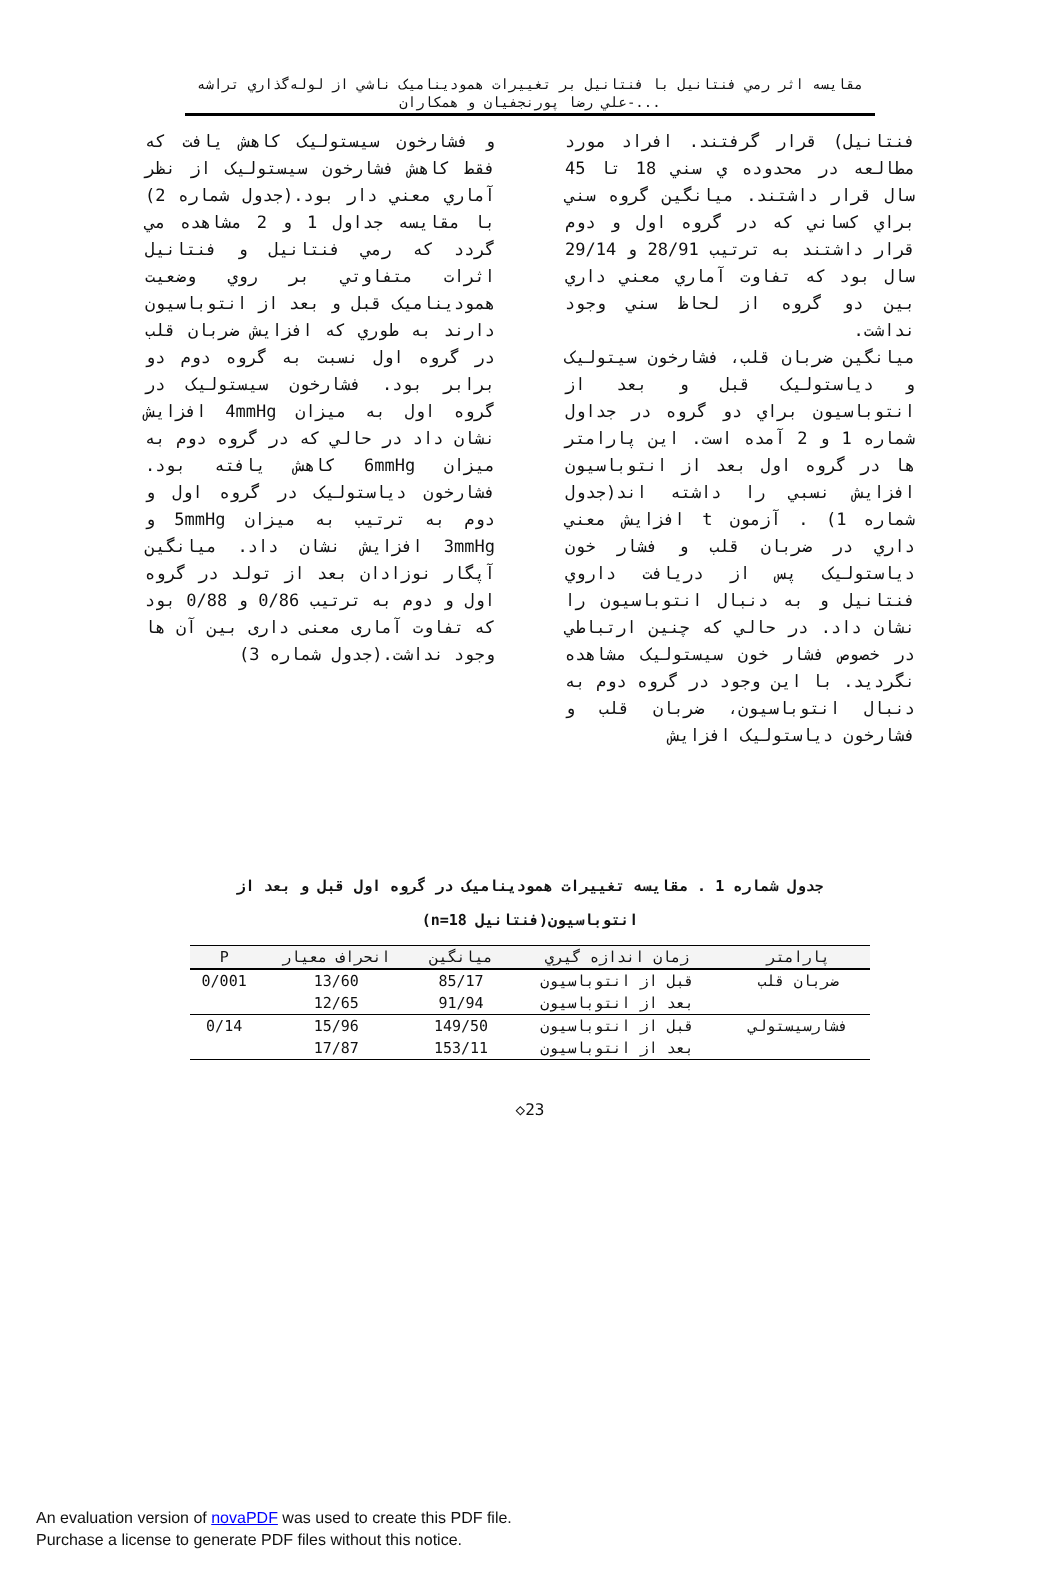مقايسه اثر رمي فنتانيل با فنتانيل بر تغييرات همودیناميک ناشي از لوله‌گذاري تراشه ...-علي رضا پورنجفيان و همكاران
فنتانيل) قرار گرفتند. افراد مورد مطالعه در محدوده ي سني 18 تا 45 سال قرار داشتند. ميانگين گروه سني براي کساني که در گروه اول و دوم قرار داشتند به ترتيب 28/91 و 29/14 سال بود که تفاوت آماري معني داري بين دو گروه از لحاظ سني وجود نداشت.
ميانگين ضربان قلب، فشارخون سيتوليک و دياستوليک قبل و بعد از انتوباسيون براي دو گروه در جداول شماره 1 و 2 آمده است. اين پارامتر ها در گروه اول بعد از انتوباسيون افزايش نسبي را داشته اند(جدول شماره 1) . آزمون t افزايش معني داري در ضربان قلب و فشار خون دياستوليک پس از دريافت داروي فنتانيل و به دنبال انتوباسيون را نشان داد. در حالي که چنين ارتباطي در خصوص فشار خون سيستوليک مشاهده نگرديد. با اين وجود در گروه دوم به دنبال انتوباسيون، ضربان قلب و فشارخون دياستوليک افزايش
و فشارخون سيستوليک کاهش يافت که فقط کاهش فشارخون سيستوليک از نظر آماري معني دار بود.(جدول شماره 2) با مقايسه جداول 1 و 2 مشاهده مي گردد که رمي فنتانيل و فنتانيل اثرات متفاوتي بر روي وضعيت همودیناميک قبل و بعد از انتوباسيون دارند به طوري که افزايش ضربان قلب در گروه اول نسبت به گروه دوم دو برابر بود. فشارخون سيستوليک در گروه اول به ميزان 4mmHg افزايش نشان داد در حالي که در گروه دوم به ميزان 6mmHg کاهش يافته بود. فشارخون دياستوليک در گروه اول و دوم به ترتيب به ميزان 5mmHg و 3mmHg افزايش نشان داد. ميانگين آپگار نوزادان بعد از تولد در گروه اول و دوم به ترتيب 0/86 و 0/88 بود که تفاوت آماری معنی داری بين آن ها وجود نداشت.(جدول شماره 3)
جدول شماره 1 . مقايسه تغييرات همودیناميک در گروه اول قبل و بعد از
انتوباسيون(فنتانيل n=18)
| پارامتر | زمان اندازه گيري | ميانگين | انحراف معيار | P |
| --- | --- | --- | --- | --- |
| ضربان قلب | قبل از انتوباسيون | 85/17 | 13/60 | 0/001 |
| | بعد از انتوباسيون | 91/94 | 12/65 | |
| فشارسيستولي | قبل از انتوباسيون | 149/50 | 15/96 | 0/14 |
| | بعد از انتوباسيون | 153/11 | 17/87 | |
◇23
An evaluation version of novaPDF was used to create this PDF file.
Purchase a license to generate PDF files without this notice.